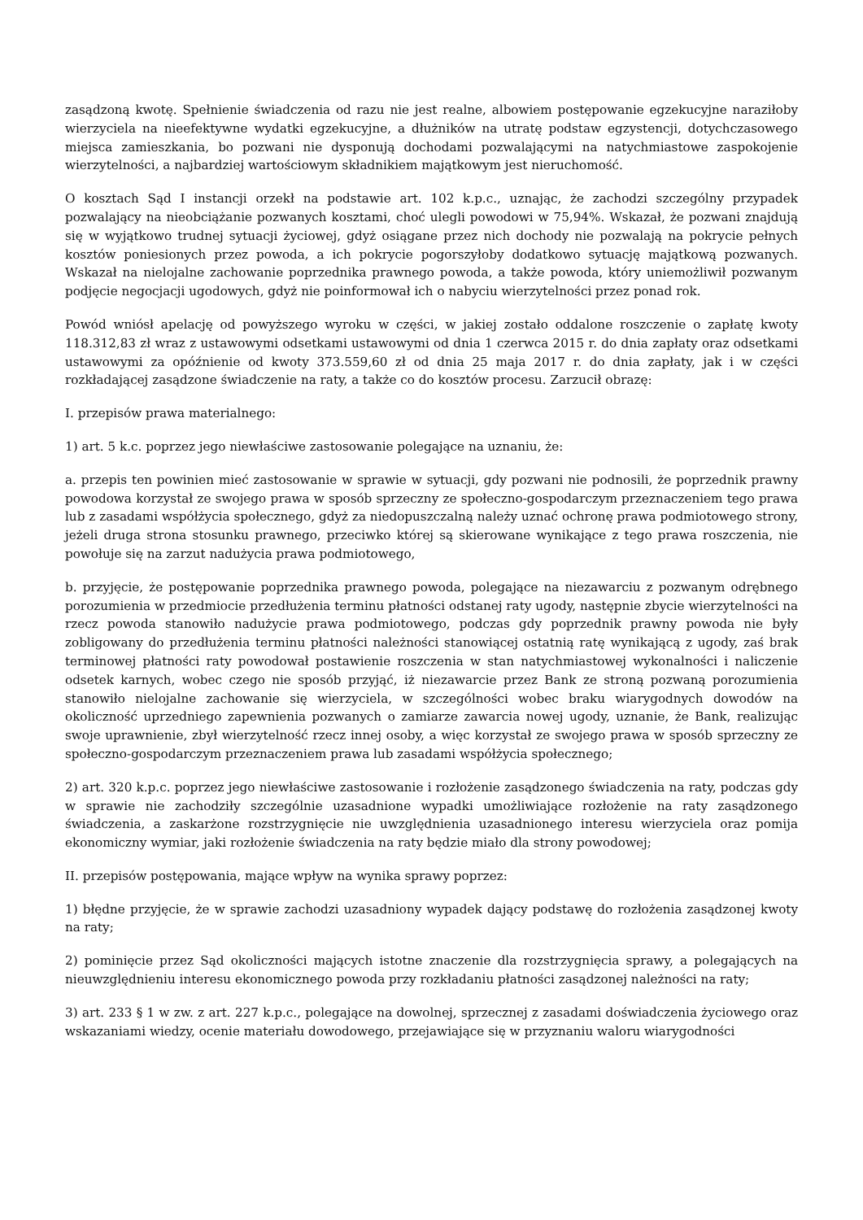zasądzoną kwotę. Spełnienie świadczenia od razu nie jest realne, albowiem postępowanie egzekucyjne naraziłoby wierzyciela na nieefektywne wydatki egzekucyjne, a dłużników na utratę podstaw egzystencji, dotychczasowego miejsca zamieszkania, bo pozwani nie dysponują dochodami pozwalającymi na natychmiastowe zaspokojenie wierzytelności, a najbardziej wartościowym składnikiem majątkowym jest nieruchomość.
O kosztach Sąd I instancji orzekł na podstawie art. 102 k.p.c., uznając, że zachodzi szczególny przypadek pozwalający na nieobciążanie pozwanych kosztami, choć ulegli powodowi w 75,94%. Wskazał, że pozwani znajdują się w wyjątkowo trudnej sytuacji życiowej, gdyż osiągane przez nich dochody nie pozwalają na pokrycie pełnych kosztów poniesionych przez powoda, a ich pokrycie pogorszyłoby dodatkowo sytuację majątkową pozwanych. Wskazał na nielojalne zachowanie poprzednika prawnego powoda, a także powoda, który uniemożliwił pozwanym podjęcie negocjacji ugodowych, gdyż nie poinformował ich o nabyciu wierzytelności przez ponad rok.
Powód wniósł apelację od powyższego wyroku w części, w jakiej zostało oddalone roszczenie o zapłatę kwoty 118.312,83 zł wraz z ustawowymi odsetkami ustawowymi od dnia 1 czerwca 2015 r. do dnia zapłaty oraz odsetkami ustawowymi za opóźnienie od kwoty 373.559,60 zł od dnia 25 maja 2017 r. do dnia zapłaty, jak i w części rozkładającej zasądzone świadczenie na raty, a także co do kosztów procesu. Zarzucił obrazę:
I. przepisów prawa materialnego:
1) art. 5 k.c. poprzez jego niewłaściwe zastosowanie polegające na uznaniu, że:
a. przepis ten powinien mieć zastosowanie w sprawie w sytuacji, gdy pozwani nie podnosili, że poprzednik prawny powodowa korzystał ze swojego prawa w sposób sprzeczny ze społeczno-gospodarczym przeznaczeniem tego prawa lub z zasadami współżycia społecznego, gdyż za niedopuszczalną należy uznać ochronę prawa podmiotowego strony, jeżeli druga strona stosunku prawnego, przeciwko której są skierowane wynikające z tego prawa roszczenia, nie powołuje się na zarzut nadużycia prawa podmiotowego,
b. przyjęcie, że postępowanie poprzednika prawnego powoda, polegające na niezawarciu z pozwanym odrębnego porozumienia w przedmiocie przedłużenia terminu płatności odstanej raty ugody, następnie zbycie wierzytelności na rzecz powoda stanowiło nadużycie prawa podmiotowego, podczas gdy poprzednik prawny powoda nie były zobligowany do przedłużenia terminu płatności należności stanowiącej ostatnią ratę wynikającą z ugody, zaś brak terminowej płatności raty powodował postawienie roszczenia w stan natychmiastowej wykonalności i naliczenie odsetek karnych, wobec czego nie sposób przyjąć, iż niezawarcie przez Bank ze stroną pozwaną porozumienia stanowiło nielojalne zachowanie się wierzyciela, w szczególności wobec braku wiarygodnych dowodów na okoliczność uprzedniego zapewnienia pozwanych o zamiarze zawarcia nowej ugody, uznanie, że Bank, realizując swoje uprawnienie, zbył wierzytelność rzecz innej osoby, a więc korzystał ze swojego prawa w sposób sprzeczny ze społeczno-gospodarczym przeznaczeniem prawa lub zasadami współżycia społecznego;
2) art. 320 k.p.c. poprzez jego niewłaściwe zastosowanie i rozłożenie zasądzonego świadczenia na raty, podczas gdy w sprawie nie zachodziły szczególnie uzasadnione wypadki umożliwiające rozłożenie na raty zasądzonego świadczenia, a zaskarżone rozstrzygnięcie nie uwzględnienia uzasadnionego interesu wierzyciela oraz pomija ekonomiczny wymiar, jaki rozłożenie świadczenia na raty będzie miało dla strony powodowej;
II. przepisów postępowania, mające wpływ na wynika sprawy poprzez:
1) błędne przyjęcie, że w sprawie zachodzi uzasadniony wypadek dający podstawę do rozłożenia zasądzonej kwoty na raty;
2) pominięcie przez Sąd okoliczności mających istotne znaczenie dla rozstrzygnięcia sprawy, a polegających na nieuwzględnieniu interesu ekonomicznego powoda przy rozkładaniu płatności zasądzonej należności na raty;
3) art. 233 § 1 w zw. z art. 227 k.p.c., polegające na dowolnej, sprzecznej z zasadami doświadczenia życiowego oraz wskazaniami wiedzy, ocenie materiału dowodowego, przejawiające się w przyznaniu waloru wiarygodności